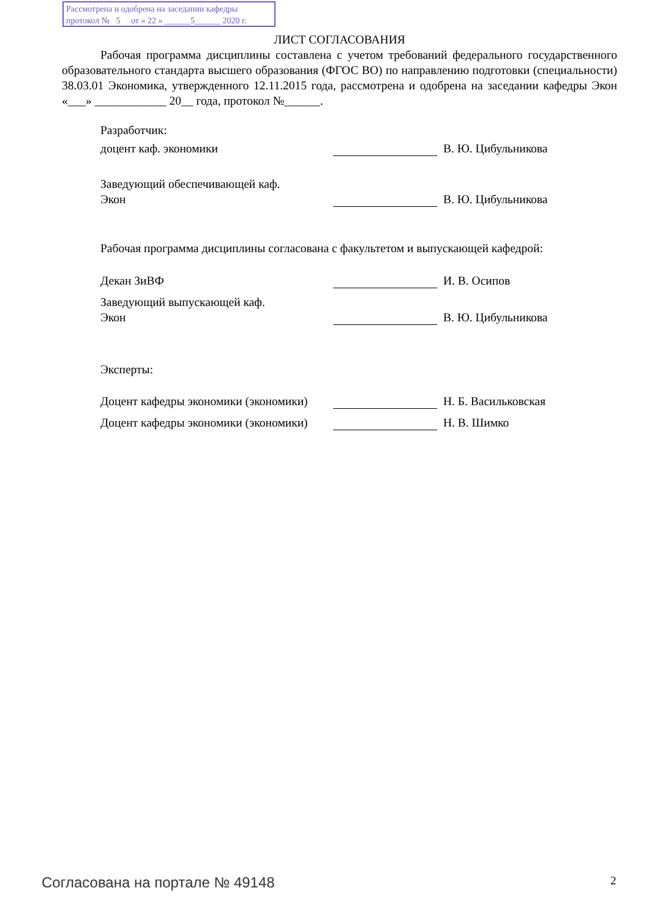Рассмотрена и одобрена на заседании кафедры
протокол № 5 от « 22 » ______5______ 2020 г.
ЛИСТ СОГЛАСОВАНИЯ
Рабочая программа дисциплины составлена с учетом требований федерального государственного образовательного стандарта высшего образования (ФГОС ВО) по направлению подготовки (специальности) 38.03.01 Экономика, утвержденного 12.11.2015 года, рассмотрена и одобрена на заседании кафедры Экон «___» ____________ 20__ года, протокол №______.
Разработчик:
доцент каф. экономики
В. Ю. Цибульникова
Заведующий обеспечивающей каф.
Экон
В. Ю. Цибульникова
Рабочая программа дисциплины согласована с факультетом и выпускающей кафедрой:
Декан ЗиВФ
И. В. Осипов
Заведующий выпускающей каф.
Экон
В. Ю. Цибульникова
Эксперты:
Доцент кафедры экономики (экономики)
Н. Б. Васильковская
Доцент кафедры экономики (экономики)
Н. В. Шимко
Согласована на портале № 49148 2